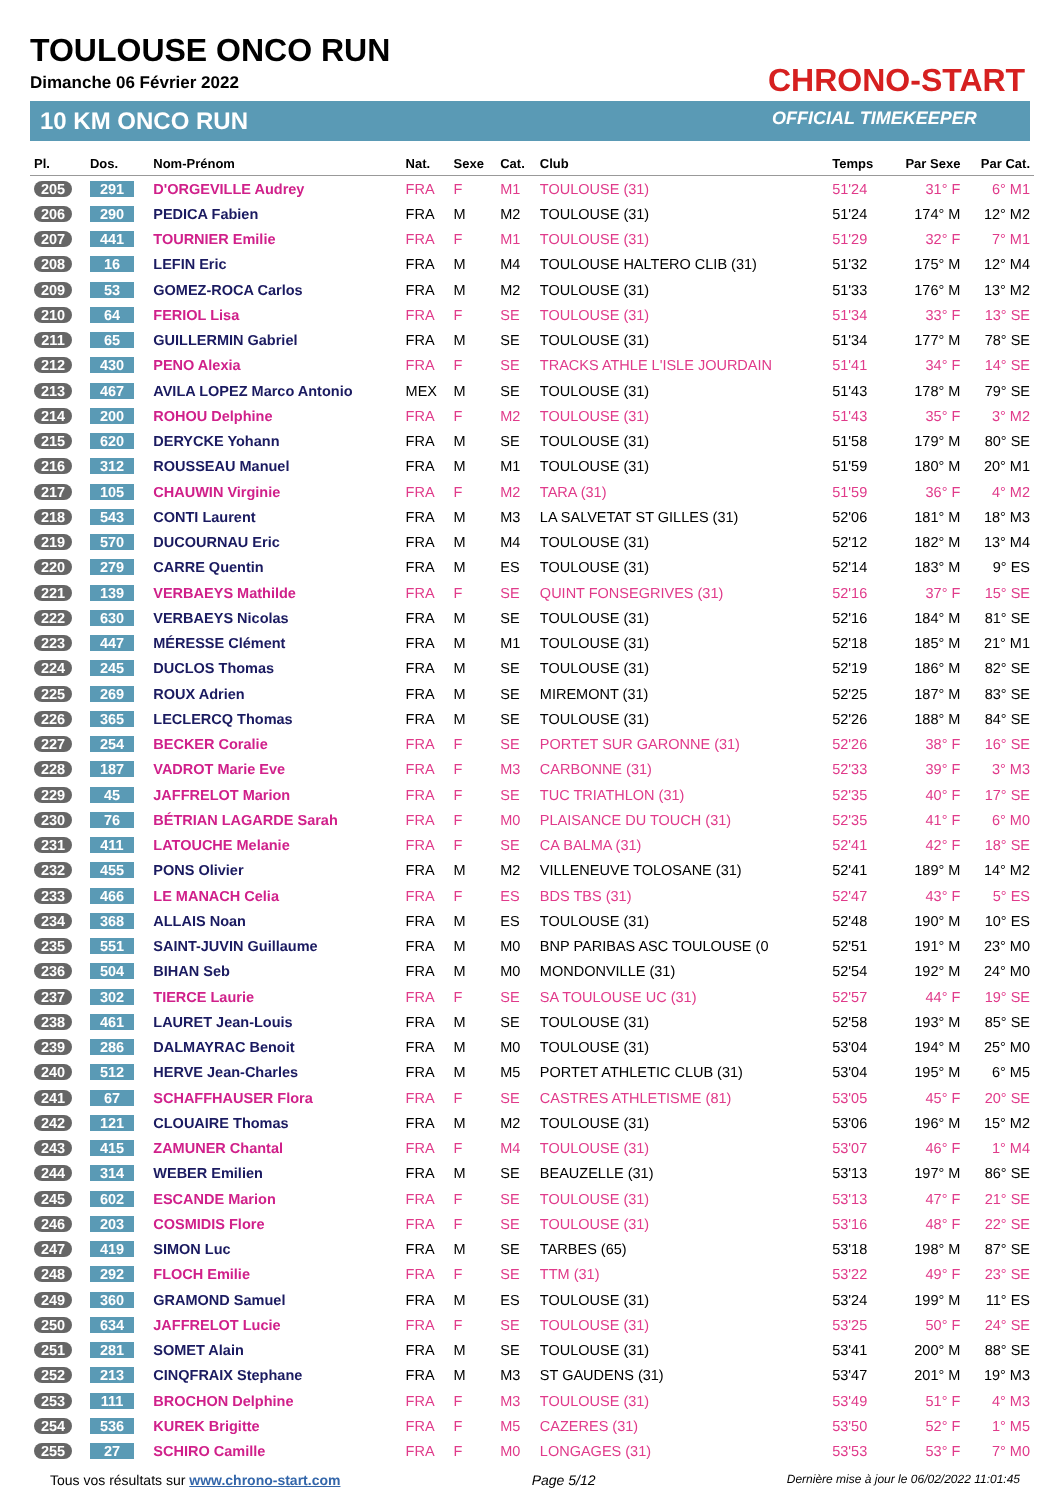TOULOUSE ONCO RUN
Dimanche 06 Février 2022
10 KM ONCO RUN
CHRONO-START
OFFICIAL TIMEKEEPER
| Pl. | Dos. | Nom-Prénom | Nat. | Sexe | Cat. | Club | Temps | Par Sexe | Par Cat. |
| --- | --- | --- | --- | --- | --- | --- | --- | --- | --- |
| 205 | 291 | D'ORGEVILLE Audrey | FRA | F | M1 | TOULOUSE (31) | 51'24 | 31° F | 6° M1 |
| 206 | 290 | PEDICA Fabien | FRA | M | M2 | TOULOUSE (31) | 51'24 | 174° M | 12° M2 |
| 207 | 441 | TOURNIER Emilie | FRA | F | M1 | TOULOUSE (31) | 51'29 | 32° F | 7° M1 |
| 208 | 16 | LEFIN Eric | FRA | M | M4 | TOULOUSE HALTERO CLIB (31) | 51'32 | 175° M | 12° M4 |
| 209 | 53 | GOMEZ-ROCA Carlos | FRA | M | M2 | TOULOUSE (31) | 51'33 | 176° M | 13° M2 |
| 210 | 64 | FERIOL Lisa | FRA | F | SE | TOULOUSE (31) | 51'34 | 33° F | 13° SE |
| 211 | 65 | GUILLERMIN Gabriel | FRA | M | SE | TOULOUSE (31) | 51'34 | 177° M | 78° SE |
| 212 | 430 | PENO Alexia | FRA | F | SE | TRACKS ATHLE L'ISLE JOURDAIN | 51'41 | 34° F | 14° SE |
| 213 | 467 | AVILA LOPEZ Marco Antonio | MEX | M | SE | TOULOUSE (31) | 51'43 | 178° M | 79° SE |
| 214 | 200 | ROHOU Delphine | FRA | F | M2 | TOULOUSE (31) | 51'43 | 35° F | 3° M2 |
| 215 | 620 | DERYCKE Yohann | FRA | M | SE | TOULOUSE (31) | 51'58 | 179° M | 80° SE |
| 216 | 312 | ROUSSEAU Manuel | FRA | M | M1 | TOULOUSE (31) | 51'59 | 180° M | 20° M1 |
| 217 | 105 | CHAUWIN Virginie | FRA | F | M2 | TARA (31) | 51'59 | 36° F | 4° M2 |
| 218 | 543 | CONTI Laurent | FRA | M | M3 | LA SALVETAT ST GILLES (31) | 52'06 | 181° M | 18° M3 |
| 219 | 570 | DUCOURNAU Eric | FRA | M | M4 | TOULOUSE (31) | 52'12 | 182° M | 13° M4 |
| 220 | 279 | CARRE Quentin | FRA | M | ES | TOULOUSE (31) | 52'14 | 183° M | 9° ES |
| 221 | 139 | VERBAEYS Mathilde | FRA | F | SE | QUINT FONSEGRIVES (31) | 52'16 | 37° F | 15° SE |
| 222 | 630 | VERBAEYS Nicolas | FRA | M | SE | TOULOUSE (31) | 52'16 | 184° M | 81° SE |
| 223 | 447 | MÉRESSE Clément | FRA | M | M1 | TOULOUSE (31) | 52'18 | 185° M | 21° M1 |
| 224 | 245 | DUCLOS Thomas | FRA | M | SE | TOULOUSE (31) | 52'19 | 186° M | 82° SE |
| 225 | 269 | ROUX Adrien | FRA | M | SE | MIREMONT (31) | 52'25 | 187° M | 83° SE |
| 226 | 365 | LECLERCQ Thomas | FRA | M | SE | TOULOUSE (31) | 52'26 | 188° M | 84° SE |
| 227 | 254 | BECKER Coralie | FRA | F | SE | PORTET SUR GARONNE (31) | 52'26 | 38° F | 16° SE |
| 228 | 187 | VADROT Marie Eve | FRA | F | M3 | CARBONNE (31) | 52'33 | 39° F | 3° M3 |
| 229 | 45 | JAFFRELOT Marion | FRA | F | SE | TUC TRIATHLON (31) | 52'35 | 40° F | 17° SE |
| 230 | 76 | BÉTRIAN LAGARDE Sarah | FRA | F | M0 | PLAISANCE DU TOUCH (31) | 52'35 | 41° F | 6° M0 |
| 231 | 411 | LATOUCHE Melanie | FRA | F | SE | CA BALMA (31) | 52'41 | 42° F | 18° SE |
| 232 | 455 | PONS Olivier | FRA | M | M2 | VILLENEUVE TOLOSANE (31) | 52'41 | 189° M | 14° M2 |
| 233 | 466 | LE MANACH Celia | FRA | F | ES | BDS TBS (31) | 52'47 | 43° F | 5° ES |
| 234 | 368 | ALLAIS Noan | FRA | M | ES | TOULOUSE (31) | 52'48 | 190° M | 10° ES |
| 235 | 551 | SAINT-JUVIN Guillaume | FRA | M | M0 | BNP PARIBAS ASC TOULOUSE (0 | 52'51 | 191° M | 23° M0 |
| 236 | 504 | BIHAN Seb | FRA | M | M0 | MONDONVILLE (31) | 52'54 | 192° M | 24° M0 |
| 237 | 302 | TIERCE Laurie | FRA | F | SE | SA TOULOUSE UC (31) | 52'57 | 44° F | 19° SE |
| 238 | 461 | LAURET Jean-Louis | FRA | M | SE | TOULOUSE (31) | 52'58 | 193° M | 85° SE |
| 239 | 286 | DALMAYRAC Benoit | FRA | M | M0 | TOULOUSE (31) | 53'04 | 194° M | 25° M0 |
| 240 | 512 | HERVE Jean-Charles | FRA | M | M5 | PORTET ATHLETIC CLUB (31) | 53'04 | 195° M | 6° M5 |
| 241 | 67 | SCHAFFHAUSER Flora | FRA | F | SE | CASTRES ATHLETISME (81) | 53'05 | 45° F | 20° SE |
| 242 | 121 | CLOUAIRE Thomas | FRA | M | M2 | TOULOUSE (31) | 53'06 | 196° M | 15° M2 |
| 243 | 415 | ZAMUNER Chantal | FRA | F | M4 | TOULOUSE (31) | 53'07 | 46° F | 1° M4 |
| 244 | 314 | WEBER Emilien | FRA | M | SE | BEAUZELLE (31) | 53'13 | 197° M | 86° SE |
| 245 | 602 | ESCANDE Marion | FRA | F | SE | TOULOUSE (31) | 53'13 | 47° F | 21° SE |
| 246 | 203 | COSMIDIS Flore | FRA | F | SE | TOULOUSE (31) | 53'16 | 48° F | 22° SE |
| 247 | 419 | SIMON Luc | FRA | M | SE | TARBES (65) | 53'18 | 198° M | 87° SE |
| 248 | 292 | FLOCH Emilie | FRA | F | SE | TTM (31) | 53'22 | 49° F | 23° SE |
| 249 | 360 | GRAMOND Samuel | FRA | M | ES | TOULOUSE (31) | 53'24 | 199° M | 11° ES |
| 250 | 634 | JAFFRELOT Lucie | FRA | F | SE | TOULOUSE (31) | 53'25 | 50° F | 24° SE |
| 251 | 281 | SOMET Alain | FRA | M | SE | TOULOUSE (31) | 53'41 | 200° M | 88° SE |
| 252 | 213 | CINQFRAIX Stephane | FRA | M | M3 | ST GAUDENS (31) | 53'47 | 201° M | 19° M3 |
| 253 | 111 | BROCHON Delphine | FRA | F | M3 | TOULOUSE (31) | 53'49 | 51° F | 4° M3 |
| 254 | 536 | KUREK Brigitte | FRA | F | M5 | CAZERES (31) | 53'50 | 52° F | 1° M5 |
| 255 | 27 | SCHIRO Camille | FRA | F | M0 | LONGAGES (31) | 53'53 | 53° F | 7° M0 |
Tous vos résultats sur www.chrono-start.com Page 5/12 Dernière mise à jour le 06/02/2022 11:01:45